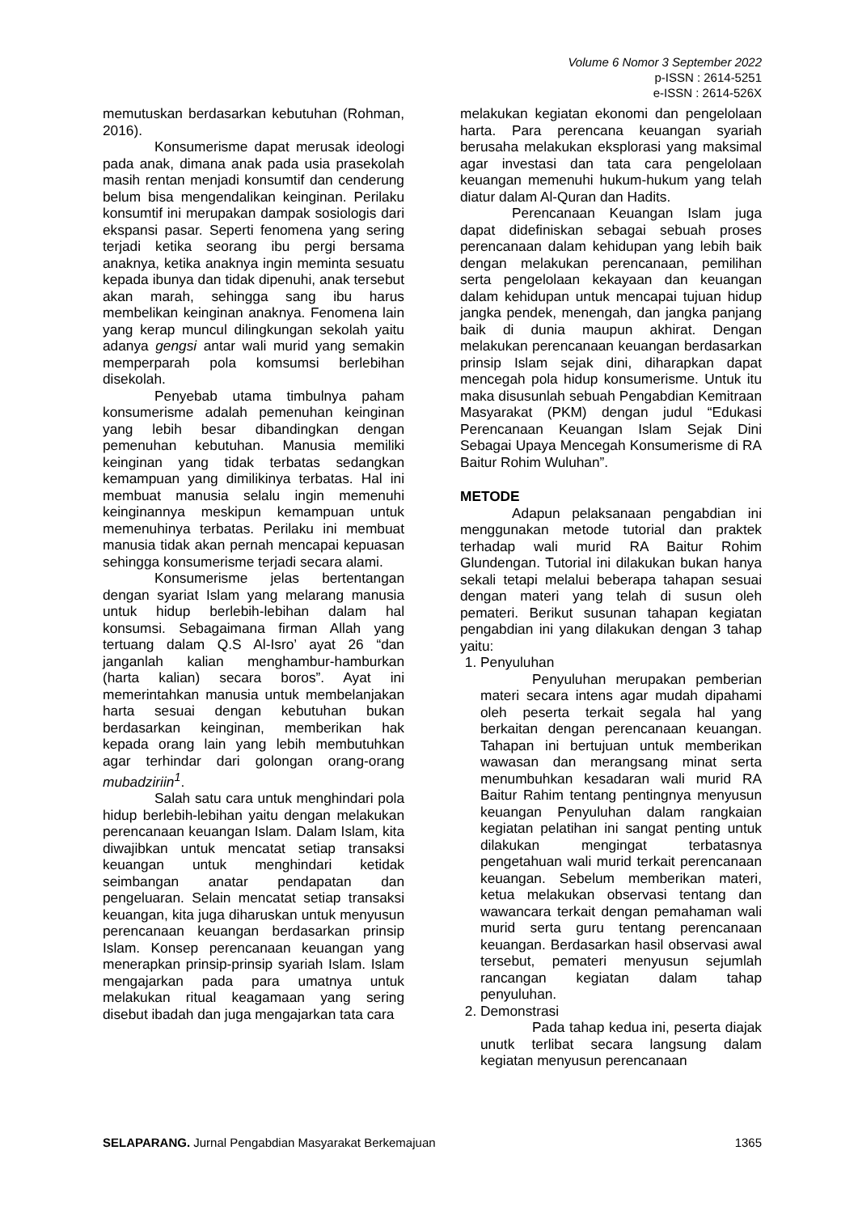Volume 6 Nomor 3 September 2022
p-ISSN : 2614-5251
e-ISSN : 2614-526X
memutuskan berdasarkan kebutuhan (Rohman, 2016).
Konsumerisme dapat merusak ideologi pada anak, dimana anak pada usia prasekolah masih rentan menjadi konsumtif dan cenderung belum bisa mengendalikan keinginan. Perilaku konsumtif ini merupakan dampak sosiologis dari ekspansi pasar. Seperti fenomena yang sering terjadi ketika seorang ibu pergi bersama anaknya, ketika anaknya ingin meminta sesuatu kepada ibunya dan tidak dipenuhi, anak tersebut akan marah, sehingga sang ibu harus membelikan keinginan anaknya. Fenomena lain yang kerap muncul dilingkungan sekolah yaitu adanya gengsi antar wali murid yang semakin memperparah pola komsumsi berlebihan disekolah.
Penyebab utama timbulnya paham konsumerisme adalah pemenuhan keinginan yang lebih besar dibandingkan dengan pemenuhan kebutuhan. Manusia memiliki keinginan yang tidak terbatas sedangkan kemampuan yang dimilikinya terbatas. Hal ini membuat manusia selalu ingin memenuhi keinginannya meskipun kemampuan untuk memenuhinya terbatas. Perilaku ini membuat manusia tidak akan pernah mencapai kepuasan sehingga konsumerisme terjadi secara alami.
Konsumerisme jelas bertentangan dengan syariat Islam yang melarang manusia untuk hidup berlebih-lebihan dalam hal konsumsi. Sebagaimana firman Allah yang tertuang dalam Q.S Al-Isro’ ayat 26 “dan janganlah kalian menghambur-hamburkan (harta kalian) secara boros”. Ayat ini memerintahkan manusia untuk membelanjakan harta sesuai dengan kebutuhan bukan berdasarkan keinginan, memberikan hak kepada orang lain yang lebih membutuhkan agar terhindar dari golongan orang-orang mubadziriin<sup>1</sup>.
Salah satu cara untuk menghindari pola hidup berlebih-lebihan yaitu dengan melakukan perencanaan keuangan Islam. Dalam Islam, kita diwajibkan untuk mencatat setiap transaksi keuangan untuk menghindari ketidak seimbangan anatar pendapatan dan pengeluaran. Selain mencatat setiap transaksi keuangan, kita juga diharuskan untuk menyusun perencanaan keuangan berdasarkan prinsip Islam. Konsep perencanaan keuangan yang menerapkan prinsip-prinsip syariah Islam. Islam mengajarkan pada para umatnya untuk melakukan ritual keagamaan yang sering disebut ibadah dan juga mengajarkan tata cara
melakukan kegiatan ekonomi dan pengelolaan harta. Para perencana keuangan syariah berusaha melakukan eksplorasi yang maksimal agar investasi dan tata cara pengelolaan keuangan memenuhi hukum-hukum yang telah diatur dalam Al-Quran dan Hadits.
Perencanaan Keuangan Islam juga dapat didefiniskan sebagai sebuah proses perencanaan dalam kehidupan yang lebih baik dengan melakukan perencanaan, pemilihan serta pengelolaan kekayaan dan keuangan dalam kehidupan untuk mencapai tujuan hidup jangka pendek, menengah, dan jangka panjang baik di dunia maupun akhirat. Dengan melakukan perencanaan keuangan berdasarkan prinsip Islam sejak dini, diharapkan dapat mencegah pola hidup konsumerisme. Untuk itu maka disusunlah sebuah Pengabdian Kemitraan Masyarakat (PKM) dengan judul “Edukasi Perencanaan Keuangan Islam Sejak Dini Sebagai Upaya Mencegah Konsumerisme di RA Baitur Rohim Wuluhan”.
METODE
Adapun pelaksanaan pengabdian ini menggunakan metode tutorial dan praktek terhadap wali murid RA Baitur Rohim Glundengan. Tutorial ini dilakukan bukan hanya sekali tetapi melalui beberapa tahapan sesuai dengan materi yang telah di susun oleh pemateri. Berikut susunan tahapan kegiatan pengabdian ini yang dilakukan dengan 3 tahap yaitu:
1. Penyuluhan
Penyuluhan merupakan pemberian materi secara intens agar mudah dipahami oleh peserta terkait segala hal yang berkaitan dengan perencanaan keuangan. Tahapan ini bertujuan untuk memberikan wawasan dan merangsang minat serta menumbuhkan kesadaran wali murid RA Baitur Rahim tentang pentingnya menyusun keuangan Penyuluhan dalam rangkaian kegiatan pelatihan ini sangat penting untuk dilakukan mengingat terbatasnya pengetahuan wali murid terkait perencanaan keuangan. Sebelum memberikan materi, ketua melakukan observasi tentang dan wawancara terkait dengan pemahaman wali murid serta guru tentang perencanaan keuangan. Berdasarkan hasil observasi awal tersebut, pemateri menyusun sejumlah rancangan kegiatan dalam tahap penyuluhan.
2. Demonstrasi
Pada tahap kedua ini, peserta diajak unutk terlibat secara langsung dalam kegiatan menyusun perencanaan
SELAPARANG. Jurnal Pengabdian Masyarakat Berkemajuan 1365